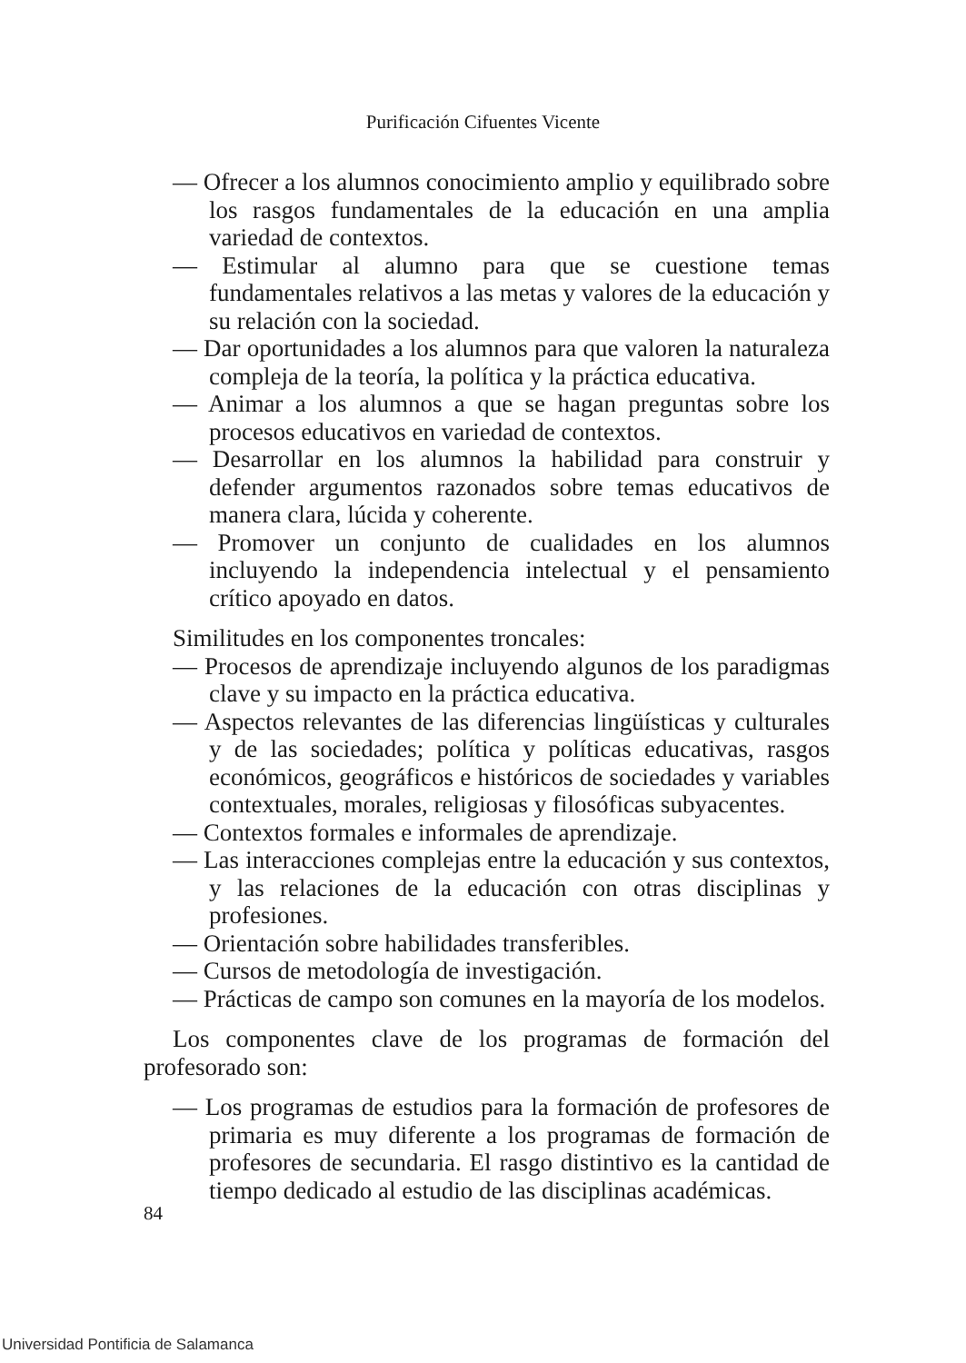Purificación Cifuentes Vicente
— Ofrecer a los alumnos conocimiento amplio y equilibrado sobre los rasgos fundamentales de la educación en una amplia variedad de contextos.
— Estimular al alumno para que se cuestione temas fundamentales relativos a las metas y valores de la educación y su relación con la sociedad.
— Dar oportunidades a los alumnos para que valoren la naturaleza compleja de la teoría, la política y la práctica educativa.
— Animar a los alumnos a que se hagan preguntas sobre los procesos educativos en variedad de contextos.
— Desarrollar en los alumnos la habilidad para construir y defender argumentos razonados sobre temas educativos de manera clara, lúcida y coherente.
— Promover un conjunto de cualidades en los alumnos incluyendo la independencia intelectual y el pensamiento crítico apoyado en datos.
Similitudes en los componentes troncales:
— Procesos de aprendizaje incluyendo algunos de los paradigmas clave y su impacto en la práctica educativa.
— Aspectos relevantes de las diferencias lingüísticas y culturales y de las sociedades; política y políticas educativas, rasgos económicos, geográficos e históricos de sociedades y variables contextuales, morales, religiosas y filosóficas subyacentes.
— Contextos formales e informales de aprendizaje.
— Las interacciones complejas entre la educación y sus contextos, y las relaciones de la educación con otras disciplinas y profesiones.
— Orientación sobre habilidades transferibles.
— Cursos de metodología de investigación.
— Prácticas de campo son comunes en la mayoría de los modelos.
Los componentes clave de los programas de formación del profesorado son:
— Los programas de estudios para la formación de profesores de primaria es muy diferente a los programas de formación de profesores de secundaria. El rasgo distintivo es la cantidad de tiempo dedicado al estudio de las disciplinas académicas.
84
Universidad Pontificia de Salamanca